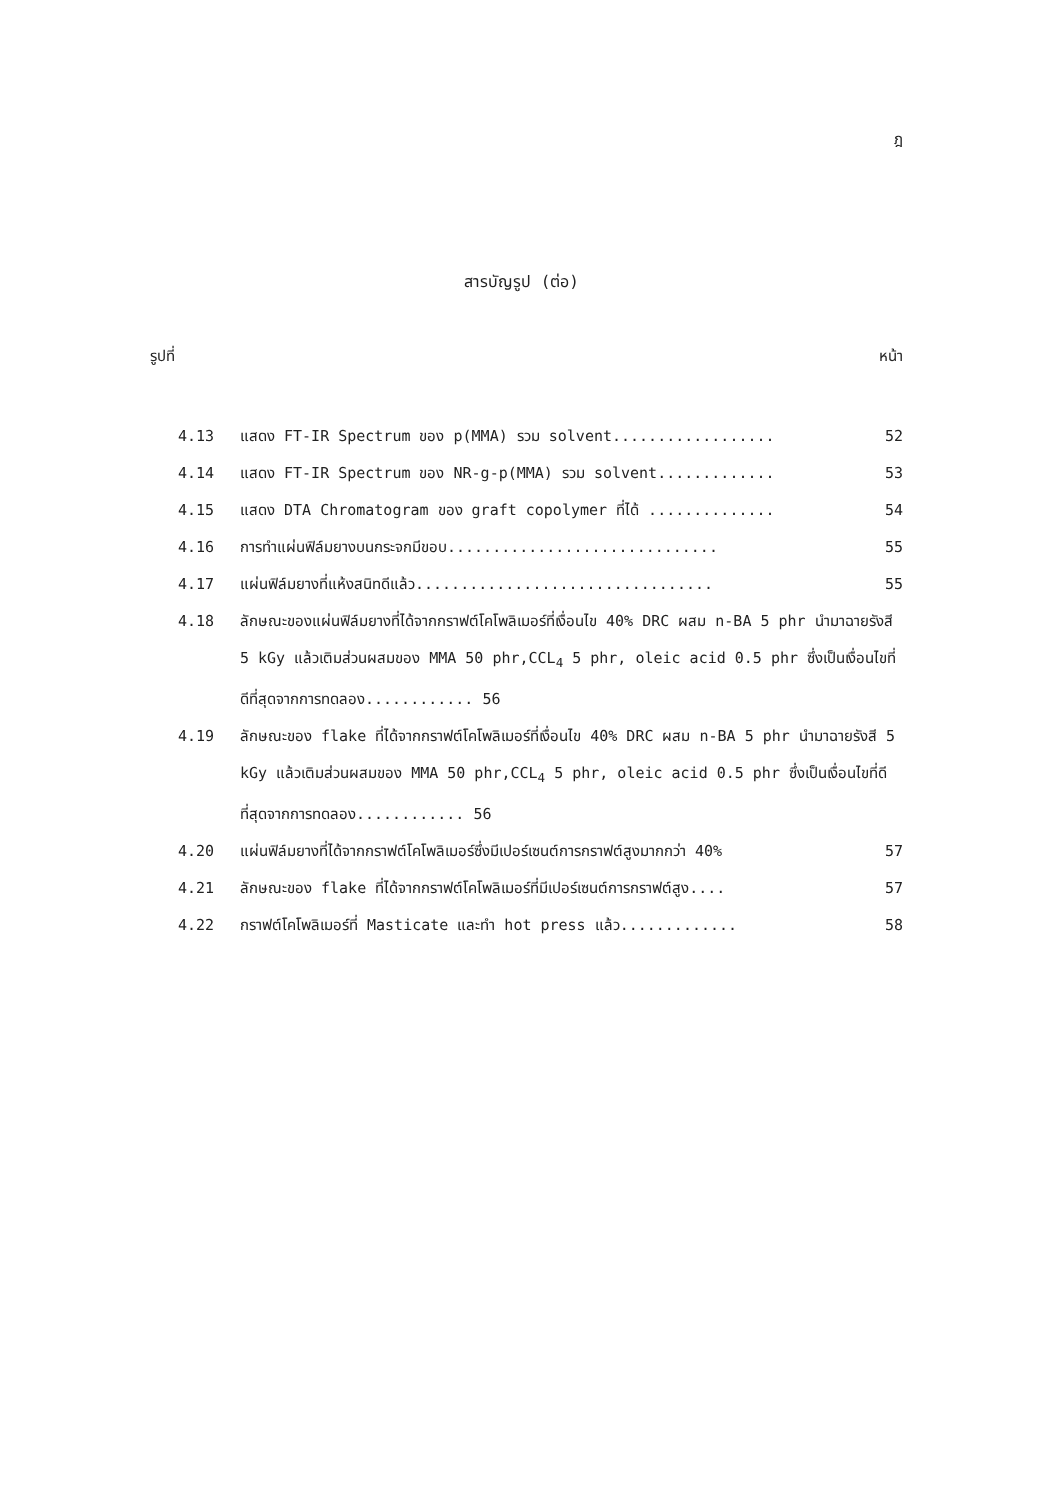ฎ
สารบัญรูป (ต่อ)
รูปที่ หน้า
4.13 แสดง FT-IR Spectrum ของ p(MMA) รวม solvent.................. 52
4.14 แสดง FT-IR Spectrum ของ NR-g-p(MMA) รวม solvent............. 53
4.15 แสดง DTA Chromatogram ของ graft copolymer ที่ได้ .............. 54
4.16 การทำแผ่นฟิล์มยางบนกระจกมีขอบ.............................. 55
4.17 แผ่นฟิล์มยางที่แห้งสนิทดีแล้ว................................. 55
4.18 ลักษณะของแผ่นฟิล์มยางที่ได้จากกราฟต์โคโพลิเมอร์ที่เงื่อนไข 40% DRC ผสม n-BA 5 phr นำมาฉายรังสี 5 kGy แล้วเติมส่วนผสมของ MMA 50 phr,CCL<sub>4</sub> 5 phr, oleic acid 0.5 phr ซึ่งเป็นเงื่อนไขที่ดีที่สุดจากการทดลอง............ 56
4.19 ลักษณะของ flake ที่ได้จากกราฟต์โคโพลิเมอร์ที่เงื่อนไข 40% DRC ผสม n-BA 5 phr นำมาฉายรังสี 5 kGy แล้วเติมส่วนผสมของ MMA 50 phr,CCL<sub>4</sub> 5 phr, oleic acid 0.5 phr ซึ่งเป็นเงื่อนไขที่ดีที่สุดจากการทดลอง............ 56
4.20 แผ่นฟิล์มยางที่ได้จากกราฟต์โคโพลิเมอร์ซึ่งมีเปอร์เซนต์การกราฟต์สูงมากกว่า 40% 57
4.21 ลักษณะของ flake ที่ได้จากกราฟต์โคโพลิเมอร์ที่มีเปอร์เซนต์การกราฟต์สูง.... 57
4.22 กราฟต์โคโพลิเมอร์ที่ Masticate และทำ hot press แล้ว............. 58